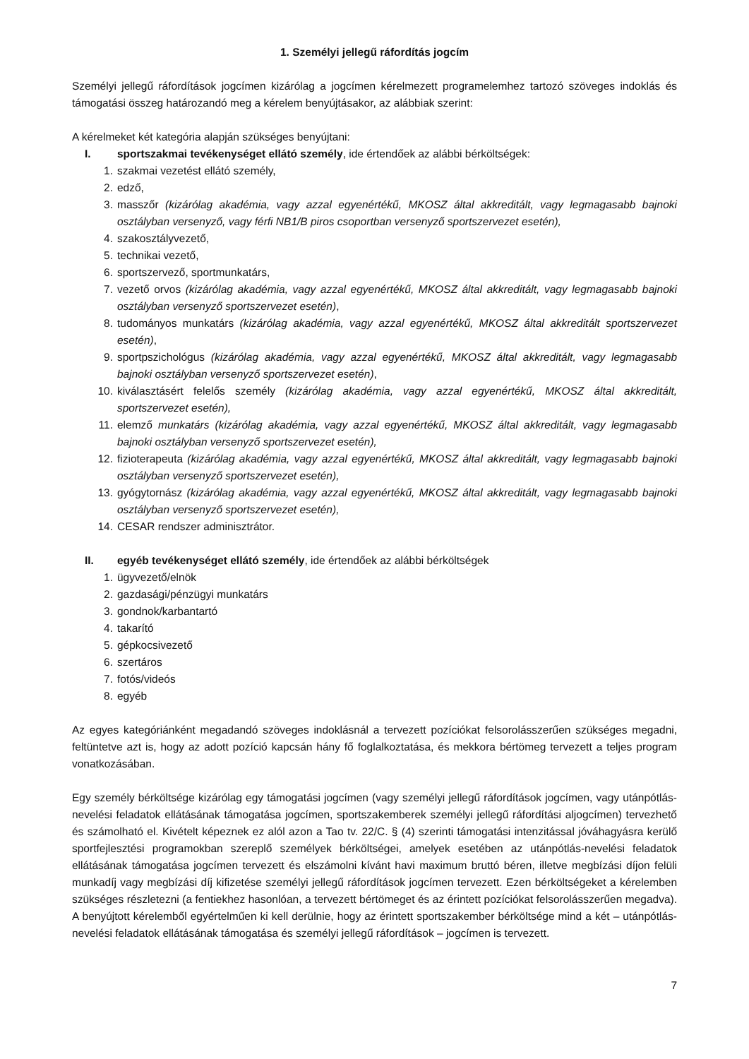1. Személyi jellegű ráfordítás jogcím
Személyi jellegű ráfordítások jogcímen kizárólag a jogcímen kérelmezett programelemhez tartozó szöveges indoklás és támogatási összeg határozandó meg a kérelem benyújtásakor, az alábbiak szerint:
A kérelmeket két kategória alapján szükséges benyújtani:
I. sportszakmai tevékenységet ellátó személy, ide értendőek az alábbi bérköltségek:
1. szakmai vezetést ellátó személy,
2. edző,
3. masszőr (kizárólag akadémia, vagy azzal egyenértékű, MKOSZ által akkreditált, vagy legmagasabb bajnoki osztályban versenyző, vagy férfi NB1/B piros csoportban versenyző sportszervezet esetén),
4. szakosztályvezető,
5. technikai vezető,
6. sportszervező, sportmunkatárs,
7. vezető orvos (kizárólag akadémia, vagy azzal egyenértékű, MKOSZ által akkreditált, vagy legmagasabb bajnoki osztályban versenyző sportszervezet esetén),
8. tudományos munkatárs (kizárólag akadémia, vagy azzal egyenértékű, MKOSZ által akkreditált sportszervezet esetén),
9. sportpszichológus (kizárólag akadémia, vagy azzal egyenértékű, MKOSZ által akkreditált, vagy legmagasabb bajnoki osztályban versenyző sportszervezet esetén),
10. kiválasztásért felelős személy (kizárólag akadémia, vagy azzal egyenértékű, MKOSZ által akkreditált, sportszervezet esetén),
11. elemző munkatárs (kizárólag akadémia, vagy azzal egyenértékű, MKOSZ által akkreditált, vagy legmagasabb bajnoki osztályban versenyző sportszervezet esetén),
12. fizioterapeuta (kizárólag akadémia, vagy azzal egyenértékű, MKOSZ által akkreditált, vagy legmagasabb bajnoki osztályban versenyző sportszervezet esetén),
13. gyógytornász (kizárólag akadémia, vagy azzal egyenértékű, MKOSZ által akkreditált, vagy legmagasabb bajnoki osztályban versenyző sportszervezet esetén),
14. CESAR rendszer adminisztrátor.
II. egyéb tevékenységet ellátó személy, ide értendőek az alábbi bérköltségek
1. ügyvezető/elnök
2. gazdasági/pénzügyi munkatárs
3. gondnok/karbantartó
4. takarító
5. gépkocsivezető
6. szertáros
7. fotós/videós
8. egyéb
Az egyes kategóriánként megadandó szöveges indoklásnál a tervezett pozíciókat felsorolásszerűen szükséges megadni, feltüntetve azt is, hogy az adott pozíció kapcsán hány fő foglalkoztatása, és mekkora bértömeg tervezett a teljes program vonatkozásában.
Egy személy bérköltsége kizárólag egy támogatási jogcímen (vagy személyi jellegű ráfordítások jogcímen, vagy utánpótlás-nevelési feladatok ellátásának támogatása jogcímen, sportszakemberek személyi jellegű ráfordítási aljogcímen) tervezhető és számolható el. Kivételt képeznek ez alól azon a Tao tv. 22/C. § (4) szerinti támogatási intenzitással jóváhagyásra kerülő sportfejlesztési programokban szereplő személyek bérköltségei, amelyek esetében az utánpótlás-nevelési feladatok ellátásának támogatása jogcímen tervezett és elszámolni kívánt havi maximum bruttó béren, illetve megbízási díjon felüli munkadíj vagy megbízási díj kifizetése személyi jellegű ráfordítások jogcímen tervezett. Ezen bérköltségeket a kérelemben szükséges részletezni (a fentiekhez hasonlóan, a tervezett bértömeget és az érintett pozíciókat felsorolásszerűen megadva). A benyújtott kérelemből egyértelműen ki kell derülnie, hogy az érintett sportszakember bérköltsége mind a két – utánpótlás-nevelési feladatok ellátásának támogatása és személyi jellegű ráfordítások – jogcímen is tervezett.
7